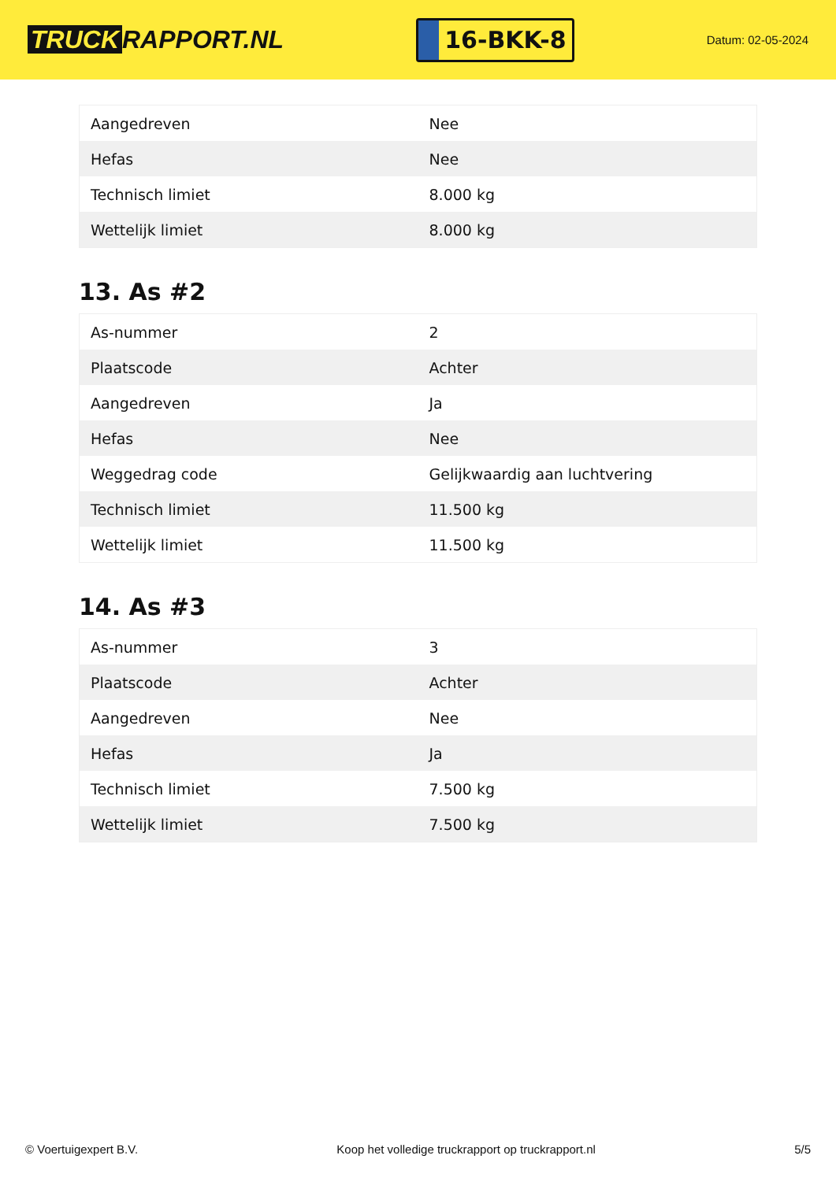TRUCK RAPPORT.NL
16-BKK-8
Datum: 02-05-2024
| Aangedreven | Nee |
| Hefas | Nee |
| Technisch limiet | 8.000 kg |
| Wettelijk limiet | 8.000 kg |
13. As #2
| As-nummer | 2 |
| Plaatscode | Achter |
| Aangedreven | Ja |
| Hefas | Nee |
| Weggedrag code | Gelijkwaardig aan luchtvering |
| Technisch limiet | 11.500 kg |
| Wettelijk limiet | 11.500 kg |
14. As #3
| As-nummer | 3 |
| Plaatscode | Achter |
| Aangedreven | Nee |
| Hefas | Ja |
| Technisch limiet | 7.500 kg |
| Wettelijk limiet | 7.500 kg |
© Voertuigexpert B.V. Koop het volledige truckrapport op truckrapport.nl 5/5